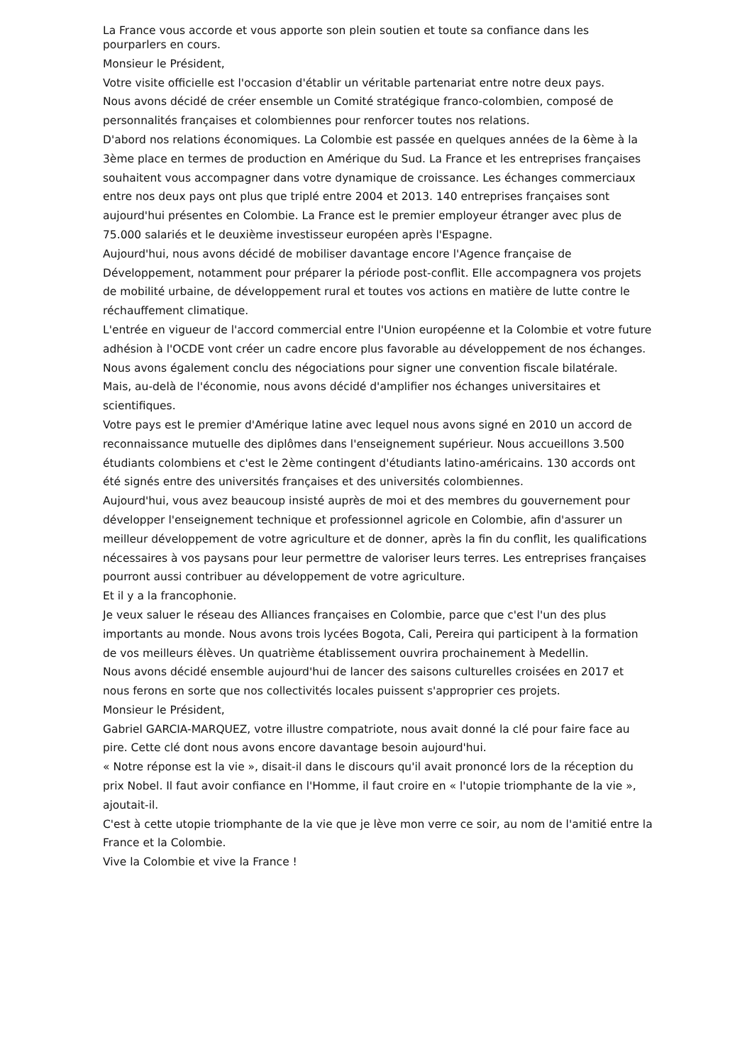La France vous accorde et vous apporte son plein soutien et toute sa confiance dans les
pourparlers en cours.
Monsieur le Président,
Votre visite officielle est l'occasion d'établir un véritable partenariat entre notre deux pays.
Nous avons décidé de créer ensemble un Comité stratégique franco-colombien, composé de personnalités françaises et colombiennes pour renforcer toutes nos relations.
D'abord nos relations économiques. La Colombie est passée en quelques années de la 6ème à la 3ème place en termes de production en Amérique du Sud. La France et les entreprises françaises souhaitent vous accompagner dans votre dynamique de croissance. Les échanges commerciaux entre nos deux pays ont plus que triplé entre 2004 et 2013. 140 entreprises françaises sont aujourd'hui présentes en Colombie. La France est le premier employeur étranger avec plus de 75.000 salariés et le deuxième investisseur européen après l'Espagne.
Aujourd'hui, nous avons décidé de mobiliser davantage encore l'Agence française de Développement, notamment pour préparer la période post-conflit. Elle accompagnera vos projets de mobilité urbaine, de développement rural et toutes vos actions en matière de lutte contre le réchauffement climatique.
L'entrée en vigueur de l'accord commercial entre l'Union européenne et la Colombie et votre future adhésion à l'OCDE vont créer un cadre encore plus favorable au développement de nos échanges. Nous avons également conclu des négociations pour signer une convention fiscale bilatérale.
Mais, au-delà de l'économie, nous avons décidé d'amplifier nos échanges universitaires et scientifiques.
Votre pays est le premier d'Amérique latine avec lequel nous avons signé en 2010 un accord de reconnaissance mutuelle des diplômes dans l'enseignement supérieur. Nous accueillons 3.500 étudiants colombiens et c'est le 2ème contingent d'étudiants latino-américains. 130 accords ont été signés entre des universités françaises et des universités colombiennes.
Aujourd'hui, vous avez beaucoup insisté auprès de moi et des membres du gouvernement pour développer l'enseignement technique et professionnel agricole en Colombie, afin d'assurer un meilleur développement de votre agriculture et de donner, après la fin du conflit, les qualifications nécessaires à vos paysans pour leur permettre de valoriser leurs terres. Les entreprises françaises pourront aussi contribuer au développement de votre agriculture.
Et il y a la francophonie.
Je veux saluer le réseau des Alliances françaises en Colombie, parce que c'est l'un des plus importants au monde. Nous avons trois lycées Bogota, Cali, Pereira qui participent à la formation de vos meilleurs élèves. Un quatrième établissement ouvrira prochainement à Medellin.
Nous avons décidé ensemble aujourd'hui de lancer des saisons culturelles croisées en 2017 et nous ferons en sorte que nos collectivités locales puissent s'approprier ces projets.
Monsieur le Président,
Gabriel GARCIA-MARQUEZ, votre illustre compatriote, nous avait donné la clé pour faire face au pire. Cette clé dont nous avons encore davantage besoin aujourd'hui.
« Notre réponse est la vie », disait-il dans le discours qu'il avait prononcé lors de la réception du prix Nobel. Il faut avoir confiance en l'Homme, il faut croire en « l'utopie triomphante de la vie », ajoutait-il.
C'est à cette utopie triomphante de la vie que je lève mon verre ce soir, au nom de l'amitié entre la France et la Colombie.
Vive la Colombie et vive la France !